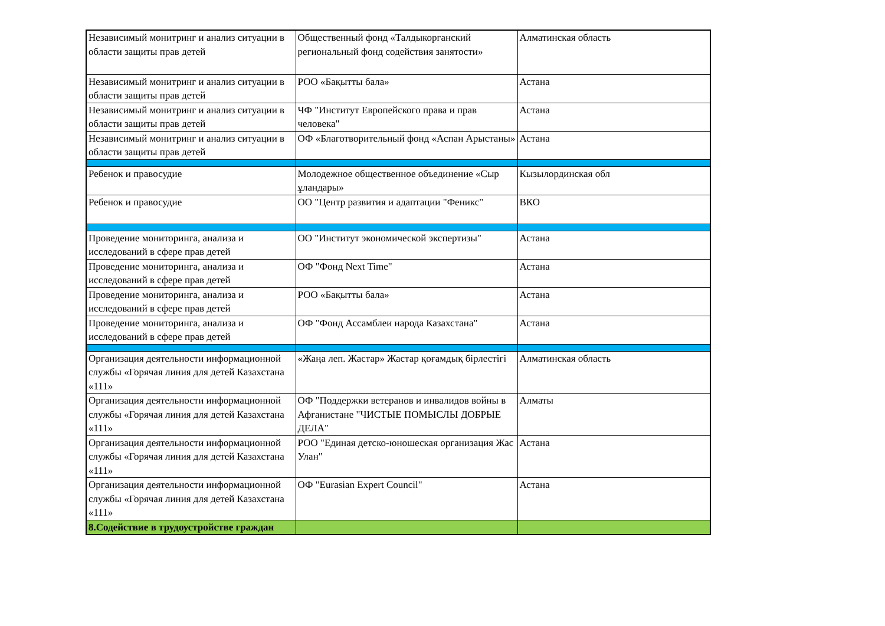| Независимый монитринг и анализ ситуации в области защиты прав детей | Общественный фонд «Талдыкорганский региональный фонд содействия занятости» | Алматинская область |
| Независимый монитринг и анализ ситуации в области защиты прав детей | РОО «Бақытты бала» | Астана |
| Независимый монитринг и анализ ситуации в области защиты прав детей | ЧФ "Институт Европейского права и прав человека" | Астана |
| Независимый монитринг и анализ ситуации в области защиты прав детей | ОФ «Благотворительный фонд «Аспан Арыстаны» | Астана |
| Ребенок и правосудие | Молодежное общественное объединение «Сыр ұландары» | Кызылординская обл |
| Ребенок и правосудие | ОО "Центр развития и адаптации "Феникс" | ВКО |
| Проведение мониторинга, анализа и исследований в сфере прав детей | ОО "Институт экономической экспертизы" | Астана |
| Проведение мониторинга, анализа и исследований в сфере прав детей | ОФ "Фонд Next Time" | Астана |
| Проведение мониторинга, анализа и исследований в сфере прав детей | РОО «Бақытты бала» | Астана |
| Проведение мониторинга, анализа и исследований в сфере прав детей | ОФ "Фонд Ассамблеи народа Казахстана" | Астана |
| Организация деятельности информационной службы «Горячая линия для детей Казахстана «111» | «Жаңа леп. Жастар» Жастар қоғамдық бірлестігі | Алматинская область |
| Организация деятельности информационной службы «Горячая линия для детей Казахстана «111» | ОФ "Поддержки ветеранов и инвалидов войны в Афганистане "ЧИСТЫЕ ПОМЫСЛЫ ДОБРЫЕ ДЕЛА" | Алматы |
| Организация деятельности информационной службы «Горячая линия для детей Казахстана «111» | РОО "Единая детско-юношеская организация Жас Улан" | Астана |
| Организация деятельности информационной службы «Горячая линия для детей Казахстана «111» | ОФ "Eurasian Expert Council" | Астана |
| 8.Содействие в трудоустройстве граждан | | |